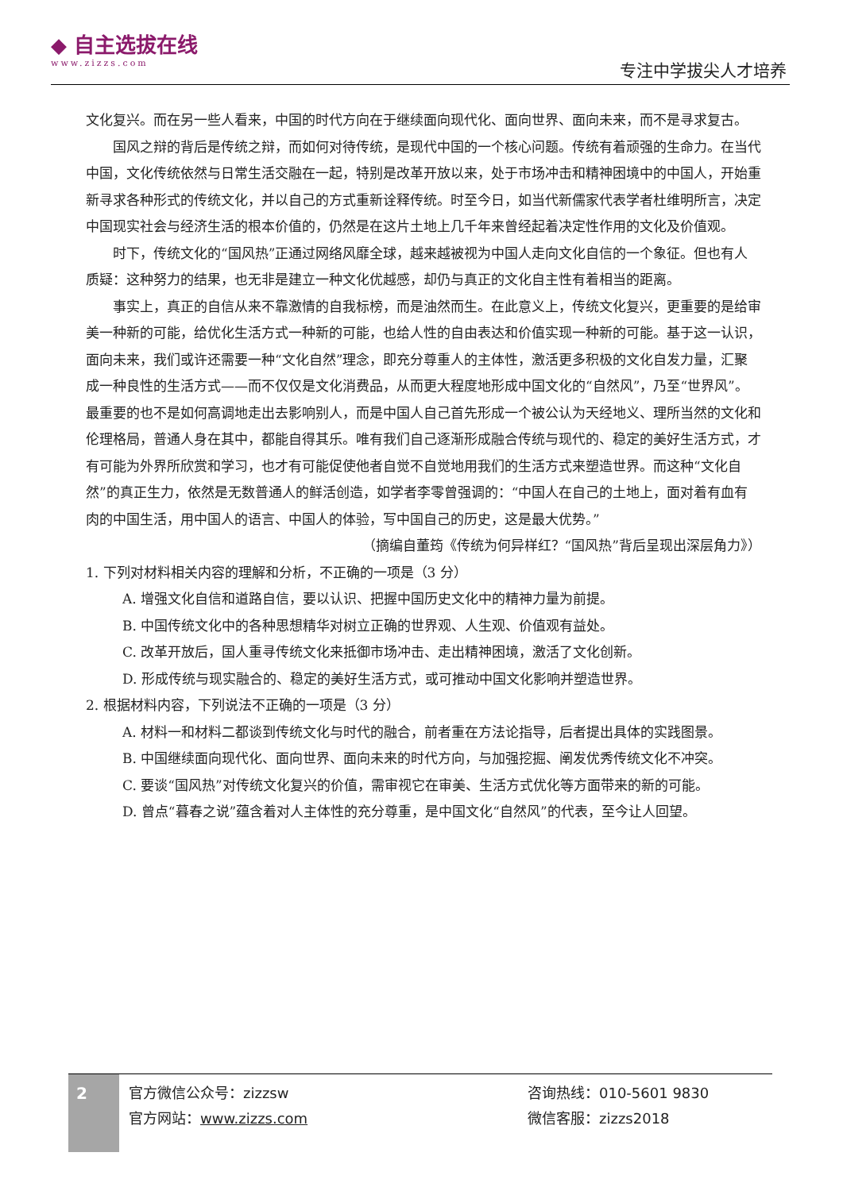◆ 自主选拔在线
www.zizzs.com
专注中学拔尖人才培养
文化复兴。而在另一些人看来，中国的时代方向在于继续面向现代化、面向世界、面向未来，而不是寻求复古。
国风之辩的背后是传统之辩，而如何对待传统，是现代中国的一个核心问题。传统有着顽强的生命力。在当代中国，文化传统依然与日常生活交融在一起，特别是改革开放以来，处于市场冲击和精神困境中的中国人，开始重新寻求各种形式的传统文化，并以自己的方式重新诠释传统。时至今日，如当代新儒家代表学者杜维明所言，决定中国现实社会与经济生活的根本价值的，仍然是在这片土地上几千年来曾经起着决定性作用的文化及价值观。
时下，传统文化的“国风热”正通过网络风靡全球，越来越被视为中国人走向文化自信的一个象征。但也有人质疑：这种努力的结果，也无非是建立一种文化优越感，却仍与真正的文化自主性有着相当的距离。
事实上，真正的自信从来不靠激情的自我标榜，而是油然而生。在此意义上，传统文化复兴，更重要的是给审美一种新的可能，给优化生活方式一种新的可能，也给人性的自由表达和价值实现一种新的可能。基于这一认识，面向未来，我们或许还需要一种“文化自然”理念，即充分尊重人的主体性，激活更多积极的文化自发力量，汇聚成一种良性的生活方式——而不仅仅是文化消费品，从而更大程度地形成中国文化的“自然风”，乃至“世界风”。最重要的也不是如何高调地走出去影响别人，而是中国人自己首先形成一个被公认为天经地义、理所当然的文化和伦理格局，普通人身在其中，都能自得其乐。唯有我们自己逐渐形成融合传统与现代的、稳定的美好生活方式，才有可能为外界所欣赏和学习，也才有可能促使他者自觉不自觉地用我们的生活方式来塑造世界。而这种“文化自然”的真正生力，依然是无数普通人的鲜活创造，如学者李零曾强调的：“中国人在自己的土地上，面对着有血有肉的中国生活，用中国人的语言、中国人的体验，写中国自己的历史，这是最大优势。”
（摘编自董筠《传统为何异样红？“国风热”背后呈现出深层角力》）
1. 下列对材料相关内容的理解和分析，不正确的一项是（3 分）
A. 增强文化自信和道路自信，要以认识、把握中国历史文化中的精神力量为前提。
B. 中国传统文化中的各种思想精华对树立正确的世界观、人生观、价值观有益处。
C. 改革开放后，国人重寻传统文化来抵御市场冲击、走出精神困境，激活了文化创新。
D. 形成传统与现实融合的、稳定的美好生活方式，或可推动中国文化影响并塑造世界。
2. 根据材料内容，下列说法不正确的一项是（3 分）
A. 材料一和材料二都谈到传统文化与时代的融合，前者重在方法论指导，后者提出具体的实践图景。
B. 中国继续面向现代化、面向世界、面向未来的时代方向，与加强挖掘、阐发优秀传统文化不冲突。
C. 要谈“国风热”对传统文化复兴的价值，需审视它在审美、生活方式优化等方面带来的新的可能。
D. 曾点“暮春之说”蕴含着对人主体性的充分尊重，是中国文化“自然风”的代表，至今让人回望。
2
官方微信公众号：zizzsw
官方网站：www.zizzs.com
咨询热线：010-5601 9830
微信客服：zizzs2018